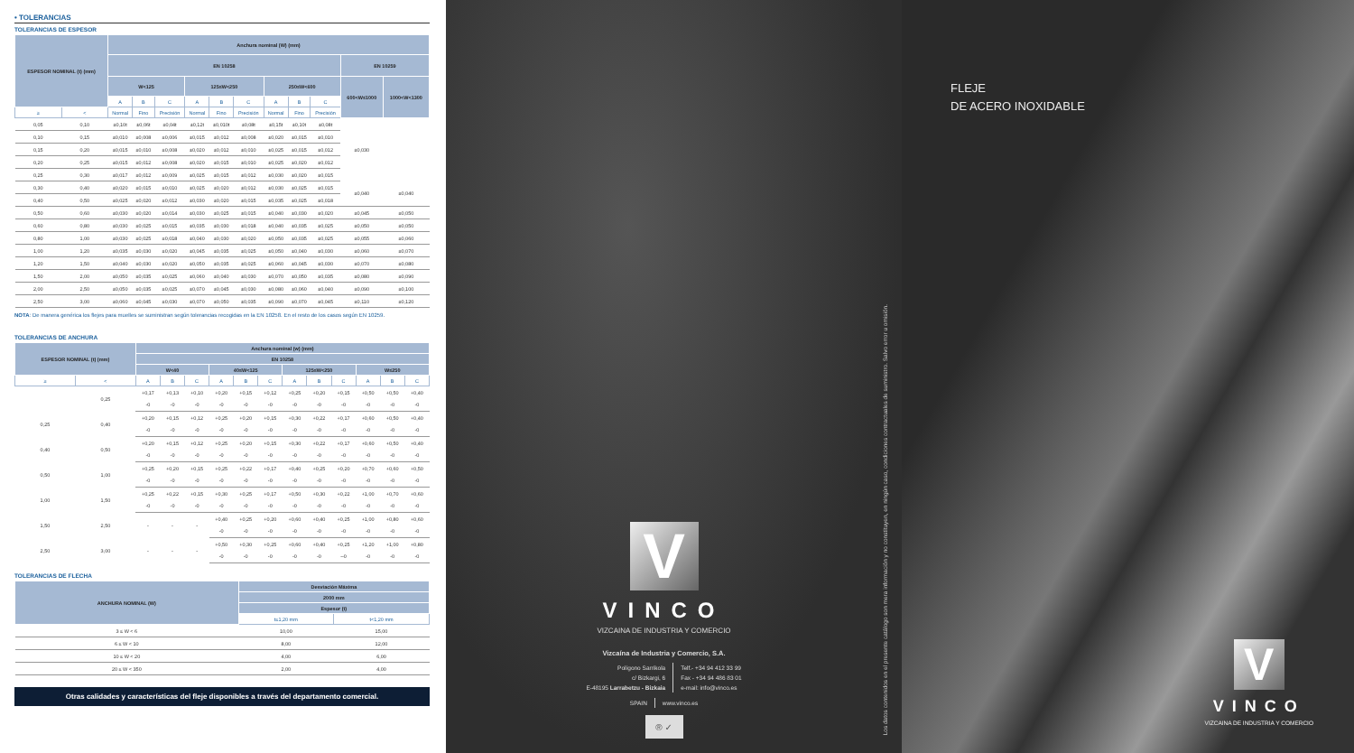• TOLERANCIAS
TOLERANCIAS DE ESPESOR
| ESPESOR NOMINAL (t) (mm) | | Anchura nominal (W) (mm) | | | | | | | | | | |
| --- | --- | --- | --- | --- | --- | --- | --- | --- | --- | --- | --- | --- |
| | | EN 10258 | | | | | | | | | EN 10259 | |
| | | W<125 | | | 125≤W<250 | | | 250≤W<600 | | | 600<W≤1000 | 1000<W<1300 |
| | | A | B | C | A | B | C | A | B | C | | |
| ≥ | < | Normal | Fino | Precisión | Normal | Fino | Precisión | Normal | Fino | Precisión | | |
| 0,05 | 0,10 | ±0,10t | ±0,06t | ±0,04t | ±0,12t | ±0,010t | ±0,08t | ±0,15t | ±0,10t | ±0,08t | ±0,030 | |
| 0,10 | 0,15 | ±0,010 | ±0,008 | ±0,006 | ±0,015 | ±0,012 | ±0,008 | ±0,020 | ±0,015 | ±0,010 | | |
| 0,15 | 0,20 | ±0,015 | ±0,010 | ±0,008 | ±0,020 | ±0,012 | ±0,010 | ±0,025 | ±0,015 | ±0,012 | | |
| 0,20 | 0,25 | ±0,015 | ±0,012 | ±0,008 | ±0,020 | ±0,015 | ±0,010 | ±0,025 | ±0,020 | ±0,012 | | |
| 0,25 | 0,30 | ±0,017 | ±0,012 | ±0,009 | ±0,025 | ±0,015 | ±0,012 | ±0,030 | ±0,020 | ±0,015 | | |
| 0,30 | 0,40 | ±0,020 | ±0,015 | ±0,010 | ±0,025 | ±0,020 | ±0,012 | ±0,030 | ±0,025 | ±0,015 | ±0,040 | ±0,040 |
| 0,40 | 0,50 | ±0,025 | ±0,020 | ±0,012 | ±0,030 | ±0,020 | ±0,015 | ±0,035 | ±0,025 | ±0,018 | | |
| 0,50 | 0,60 | ±0,030 | ±0,020 | ±0,014 | ±0,030 | ±0,025 | ±0,015 | ±0,040 | ±0,030 | ±0,020 | ±0,045 | ±0,050 |
| 0,60 | 0,80 | ±0,030 | ±0,025 | ±0,015 | ±0,035 | ±0,030 | ±0,018 | ±0,040 | ±0,035 | ±0,025 | ±0,050 | ±0,050 |
| 0,80 | 1,00 | ±0,030 | ±0,025 | ±0,018 | ±0,040 | ±0,030 | ±0,020 | ±0,050 | ±0,035 | ±0,025 | ±0,055 | ±0,060 |
| 1,00 | 1,20 | ±0,035 | ±0,030 | ±0,020 | ±0,045 | ±0,035 | ±0,025 | ±0,050 | ±0,040 | ±0,030 | ±0,060 | ±0,070 |
| 1,20 | 1,50 | ±0,040 | ±0,030 | ±0,020 | ±0,050 | ±0,035 | ±0,025 | ±0,060 | ±0,045 | ±0,030 | ±0,070 | ±0,080 |
| 1,50 | 2,00 | ±0,050 | ±0,035 | ±0,025 | ±0,060 | ±0,040 | ±0,030 | ±0,070 | ±0,050 | ±0,035 | ±0,080 | ±0,090 |
| 2,00 | 2,50 | ±0,050 | ±0,035 | ±0,025 | ±0,070 | ±0,045 | ±0,030 | ±0,080 | ±0,060 | ±0,040 | ±0,090 | ±0,100 |
| 2,50 | 3,00 | ±0,060 | ±0,045 | ±0,030 | ±0,070 | ±0,050 | ±0,035 | ±0,090 | ±0,070 | ±0,045 | ±0,110 | ±0,120 |
NOTA: De manera genérica los flejes para muelles se suministran según tolerancias recogidas en la EN 10258. En el resto de los casos según EN 10259.
TOLERANCIAS DE ANCHURA
| ESPESOR NOMINAL (t) (mm) | | Anchura nominal (w) (mm) | | | | | | | | | | | |
| --- | --- | --- | --- | --- | --- | --- | --- | --- | --- | --- | --- | --- | --- |
| | | EN 10258 | | | | | | | | | | | |
| | | W<40 | | | 40≤W<125 | | | 125≤W<250 | | | W≤250 | | |
| ≥ | < | A | B | C | A | B | C | A | B | C | A | B | C |
| | 0,25 | +0,17 | +0,13 | +0,10 | +0,20 | +0,15 | +0,12 | +0,25 | +0,20 | +0,15 | +0,50 | +0,50 | +0,40 |
| | | -0 | -0 | -0 | -0 | -0 | -0 | -0 | -0 | -0 | -0 | -0 | -0 |
| 0,25 | 0,40 | +0,20 | +0,15 | +0,12 | +0,25 | +0,20 | +0,15 | +0,30 | +0,22 | +0,17 | +0,60 | +0,50 | +0,40 |
| | | -0 | -0 | -0 | -0 | -0 | -0 | -0 | -0 | -0 | -0 | -0 | -0 |
| 0,40 | 0,50 | +0,20 | +0,15 | +0,12 | +0,25 | +0,20 | +0,15 | +0,30 | +0,22 | +0,17 | +0,60 | +0,50 | +0,40 |
| | | -0 | -0 | -0 | -0 | -0 | -0 | -0 | -0 | -0 | -0 | -0 | -0 |
| 0,50 | 1,00 | +0,25 | +0,20 | +0,15 | +0,25 | +0,22 | +0,17 | +0,40 | +0,25 | +0,20 | +0,70 | +0,60 | +0,50 |
| | | -0 | -0 | -0 | -0 | -0 | -0 | -0 | -0 | -0 | -0 | -0 | -0 |
| 1,00 | 1,50 | +0,25 | +0,22 | +0,15 | +0,30 | +0,25 | +0,17 | +0,50 | +0,30 | +0,22 | +1,00 | +0,70 | +0,60 |
| | | -0 | -0 | -0 | -0 | -0 | -0 | -0 | -0 | -0 | -0 | -0 | -0 |
| 1,50 | 2,50 | - | - | - | +0,40 | +0,25 | +0,20 | +0,60 | +0,40 | +0,25 | +1,00 | +0,80 | +0,60 |
| | | | | | -0 | -0 | -0 | -0 | -0 | -0 | -0 | -0 | -0 |
| 2,50 | 3,00 | - | - | - | +0,50 | +0,30 | +0,25 | +0,60 | +0,40 | +0,25 | +1,20 | +1,00 | +0,80 |
| | | | | | -0 | -0 | -0 | -0 | -0 | --0 | -0 | -0 | -0 |
TOLERANCIAS DE FLECHA
| ANCHURA NOMINAL (W) | Desviación Máxima | |
| --- | --- | --- |
| | 2000 mm | |
| | Espesor (t) | |
| | t≤1,20 mm | t<1,20 mm |
| 3 ≤ W < 6 | 10,00 | 15,00 |
| 6 ≤ W < 10 | 8,00 | 12,00 |
| 10 ≤ W < 20 | 4,00 | 6,00 |
| 20 ≤ W < 350 | 2,00 | 4,00 |
Otras calidades y características del fleje disponibles a través del departamento comercial.
V
VINCO
VIZCAINA DE INDUSTRIA Y COMERCIO
Vizcaína de Industria y Comercio, S.A.
Polígono Sarrikola
c/ Bizkargi, 6
E-48195 Larrabetzu - Bizkaia
Telf.- +34 94 412 33 99
Fax - +34 94 486 83 01
e-mail: info@vinco.es
SPAIN www.vinco.es
® ✓
Los datos contenidos en el presente catálogo son mera información y no constituyen, en ningún caso, condiciones contractuales de suministro. Salvo error u omisión.
FLEJE
DE ACERO INOXIDABLE
V
VINCO
VIZCAINA DE INDUSTRIA Y COMERCIO